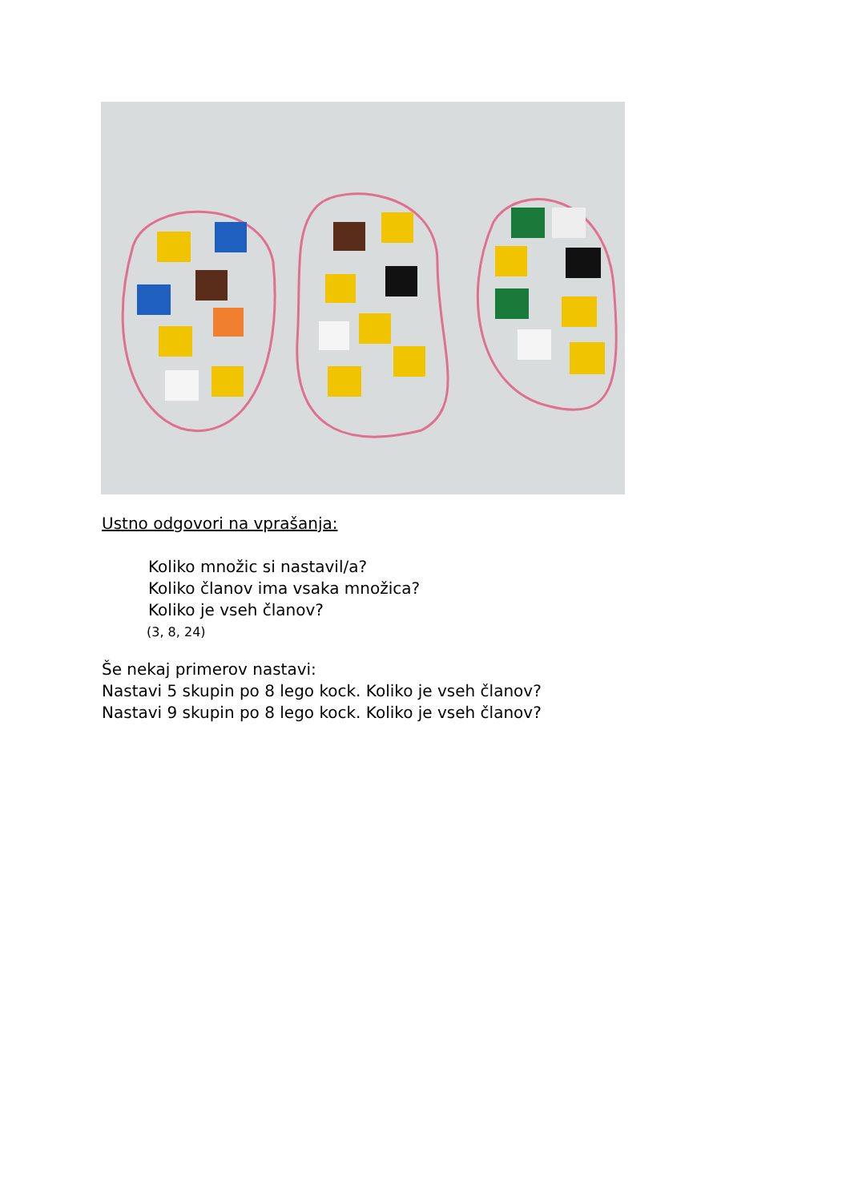Ustno odgovori na vprašanja:
Koliko množic si nastavil/a?
Koliko članov ima vsaka množica?
Koliko je vseh članov?
(3, 8, 24)
Še nekaj primerov nastavi:
Nastavi 5 skupin po 8 lego kock. Koliko je vseh članov?
Nastavi 9 skupin po 8 lego kock. Koliko je vseh članov?